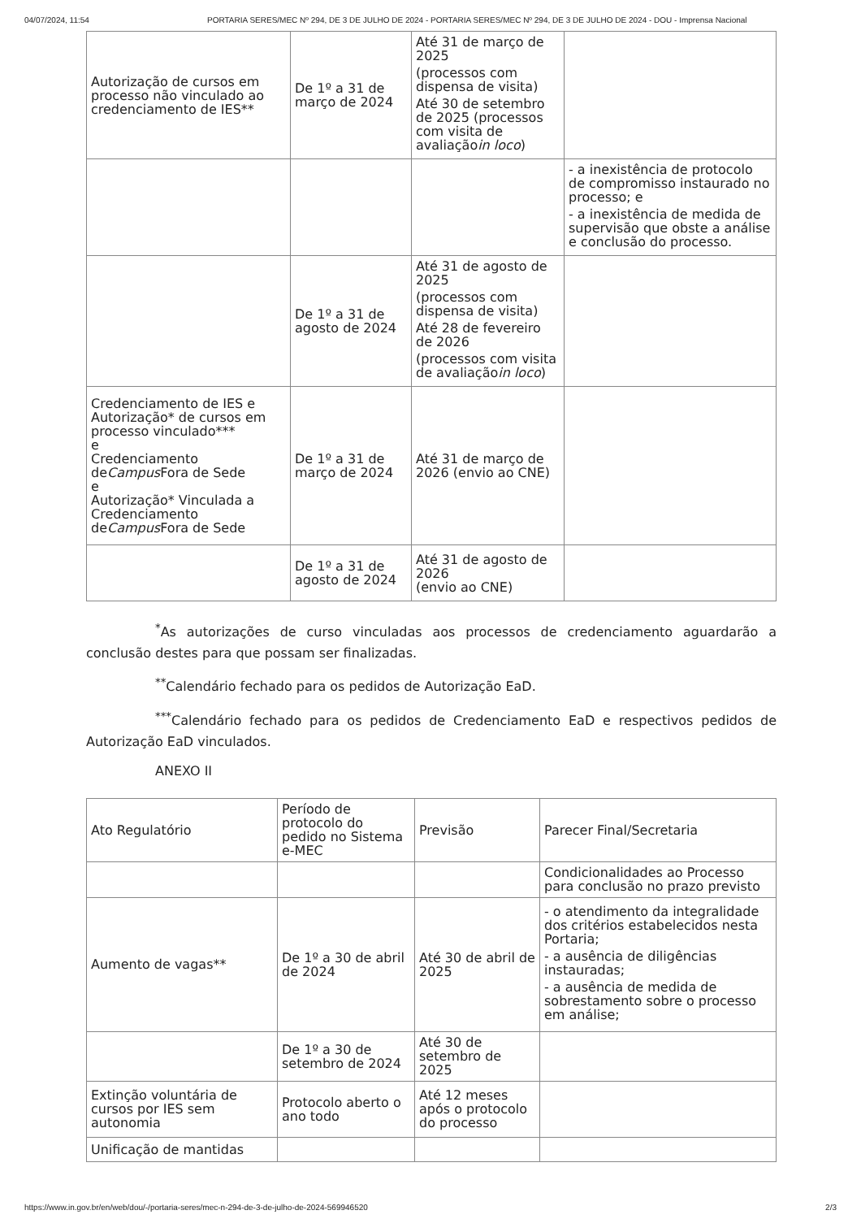04/07/2024, 11:54 PORTARIA SERES/MEC Nº 294, DE 3 DE JULHO DE 2024 - PORTARIA SERES/MEC Nº 294, DE 3 DE JULHO DE 2024 - DOU - Imprensa Nacional
| Autorização de cursos em processo não vinculado ao credenciamento de IES** | De 1º a 31 de março de 2024 | Até 31 de março de 2025 (processos com dispensa de visita) Até 30 de setembro de 2025 (processos com visita de avaliação in loco ) | |
| | | | - a inexistência de protocolo de compromisso instaurado no processo; e - a inexistência de medida de supervisão que obste a análise e conclusão do processo. |
| | De 1º a 31 de agosto de 2024 | Até 31 de agosto de 2025 (processos com dispensa de visita) Até 28 de fevereiro de 2026 (processos com visita de avaliação in loco ) | |
| Credenciamento de IES e Autorização* de cursos em processo vinculado*** e Credenciamento de Campus Fora de Sede e Autorização* Vinculada a Credenciamento de Campus Fora de Sede | De 1º a 31 de março de 2024 | Até 31 de março de 2026 (envio ao CNE) | |
| | De 1º a 31 de agosto de 2024 | Até 31 de agosto de 2026 (envio ao CNE) | |
<sup>*</sup> As autorizações de curso vinculadas aos processos de credenciamento aguardarão a conclusão destes para que possam ser finalizadas.
<sup>**</sup> Calendário fechado para os pedidos de Autorização EaD.
<sup>***</sup> Calendário fechado para os pedidos de Credenciamento EaD e respectivos pedidos de Autorização EaD vinculados.
ANEXO II
| Ato Regulatório | Período de protocolo do pedido no Sistema e-MEC | Previsão | Parecer Final/Secretaria |
| | | | Condicionalidades ao Processo para conclusão no prazo previsto |
| Aumento de vagas** | De 1º a 30 de abril de 2024 | Até 30 de abril de 2025 | - o atendimento da integralidade dos critérios estabelecidos nesta Portaria; - a ausência de diligências instauradas; - a ausência de medida de sobrestamento sobre o processo em análise; |
| | De 1º a 30 de setembro de 2024 | Até 30 de setembro de 2025 | |
| Extinção voluntária de cursos por IES sem autonomia | Protocolo aberto o ano todo | Até 12 meses após o protocolo do processo | |
| Unificação de mantidas | | | |
https://www.in.gov.br/en/web/dou/-/portaria-seres/mec-n-294-de-3-de-julho-de-2024-569946520 2/3